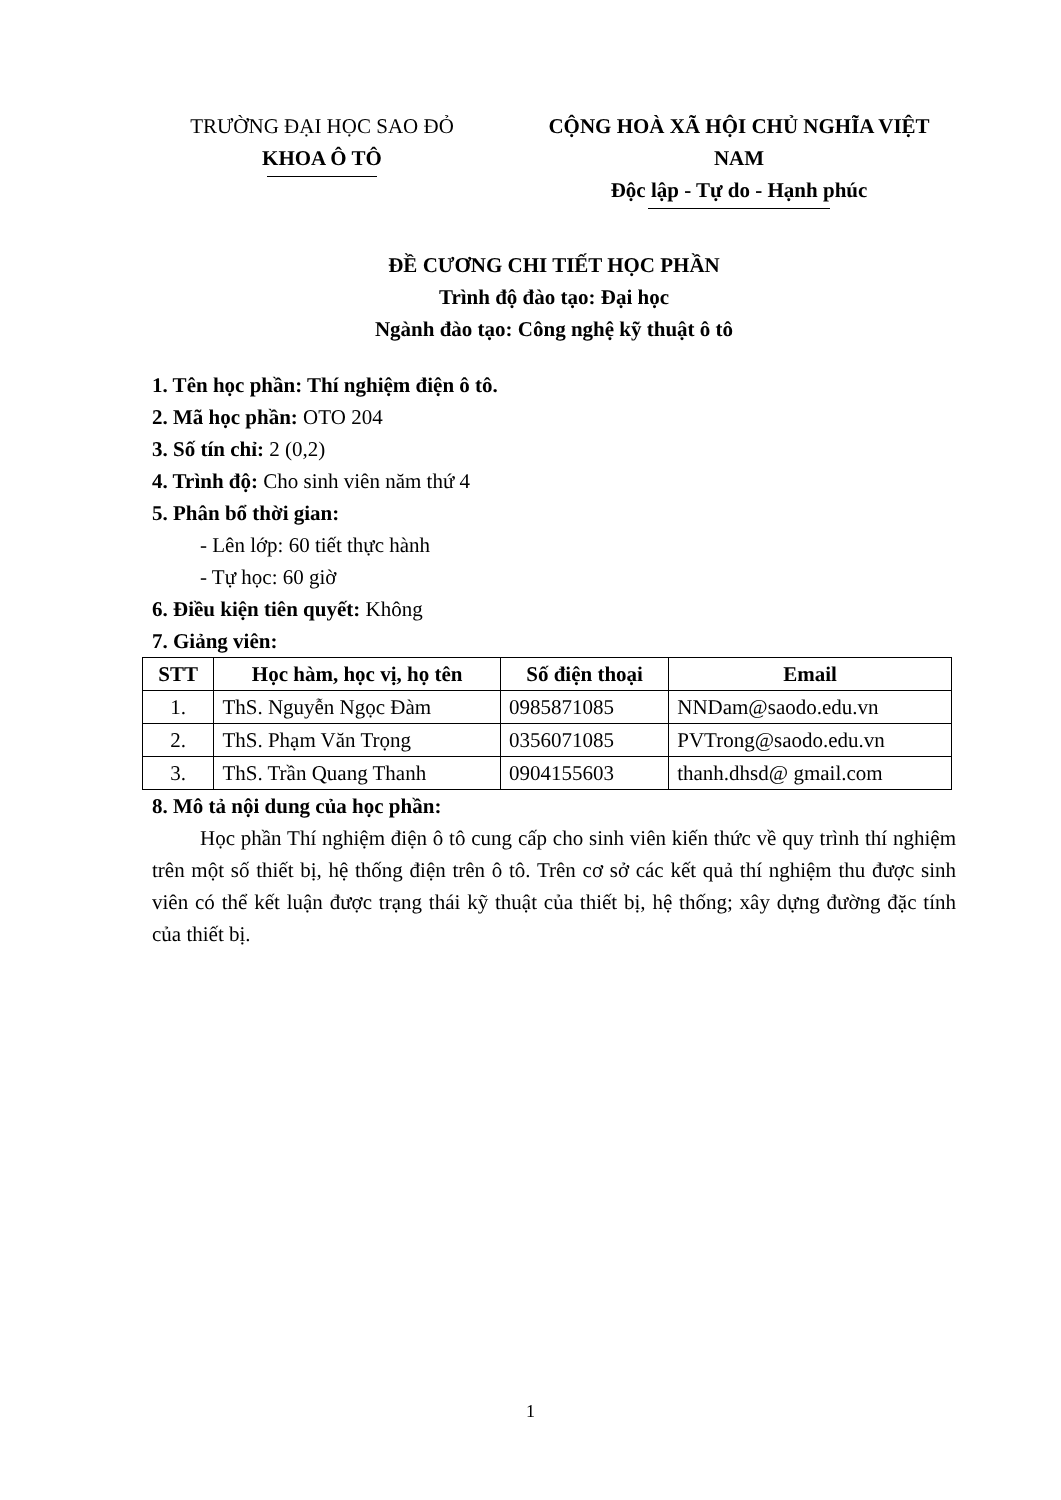TRƯỜNG ĐẠI HỌC SAO ĐỎ
KHOA Ô TÔ
CỘNG HOÀ XÃ HỘI CHỦ NGHĨA VIỆT NAM
Độc lập - Tự do - Hạnh phúc
ĐỀ CƯƠNG CHI TIẾT HỌC PHẦN
Trình độ đào tạo: Đại học
Ngành đào tạo: Công nghệ kỹ thuật ô tô
1. Tên học phần: Thí nghiệm điện ô tô.
2. Mã học phần: OTO 204
3. Số tín chỉ: 2 (0,2)
4. Trình độ: Cho sinh viên năm thứ 4
5. Phân bổ thời gian:
- Lên lớp: 60 tiết thực hành
- Tự học: 60 giờ
6. Điều kiện tiên quyết: Không
7. Giảng viên:
| STT | Học hàm, học vị, họ tên | Số điện thoại | Email |
| --- | --- | --- | --- |
| 1. | ThS. Nguyễn Ngọc Đàm | 0985871085 | NNDam@saodo.edu.vn |
| 2. | ThS. Phạm Văn Trọng | 0356071085 | PVTrong@saodo.edu.vn |
| 3. | ThS. Trần Quang Thanh | 0904155603 | thanh.dhsd@ gmail.com |
8. Mô tả nội dung của học phần:
Học phần Thí nghiệm điện ô tô cung cấp cho sinh viên kiến thức về quy trình thí nghiệm trên một số thiết bị, hệ thống điện trên ô tô. Trên cơ sở các kết quả thí nghiệm thu được sinh viên có thể kết luận được trạng thái kỹ thuật của thiết bị, hệ thống; xây dựng đường đặc tính của thiết bị.
1